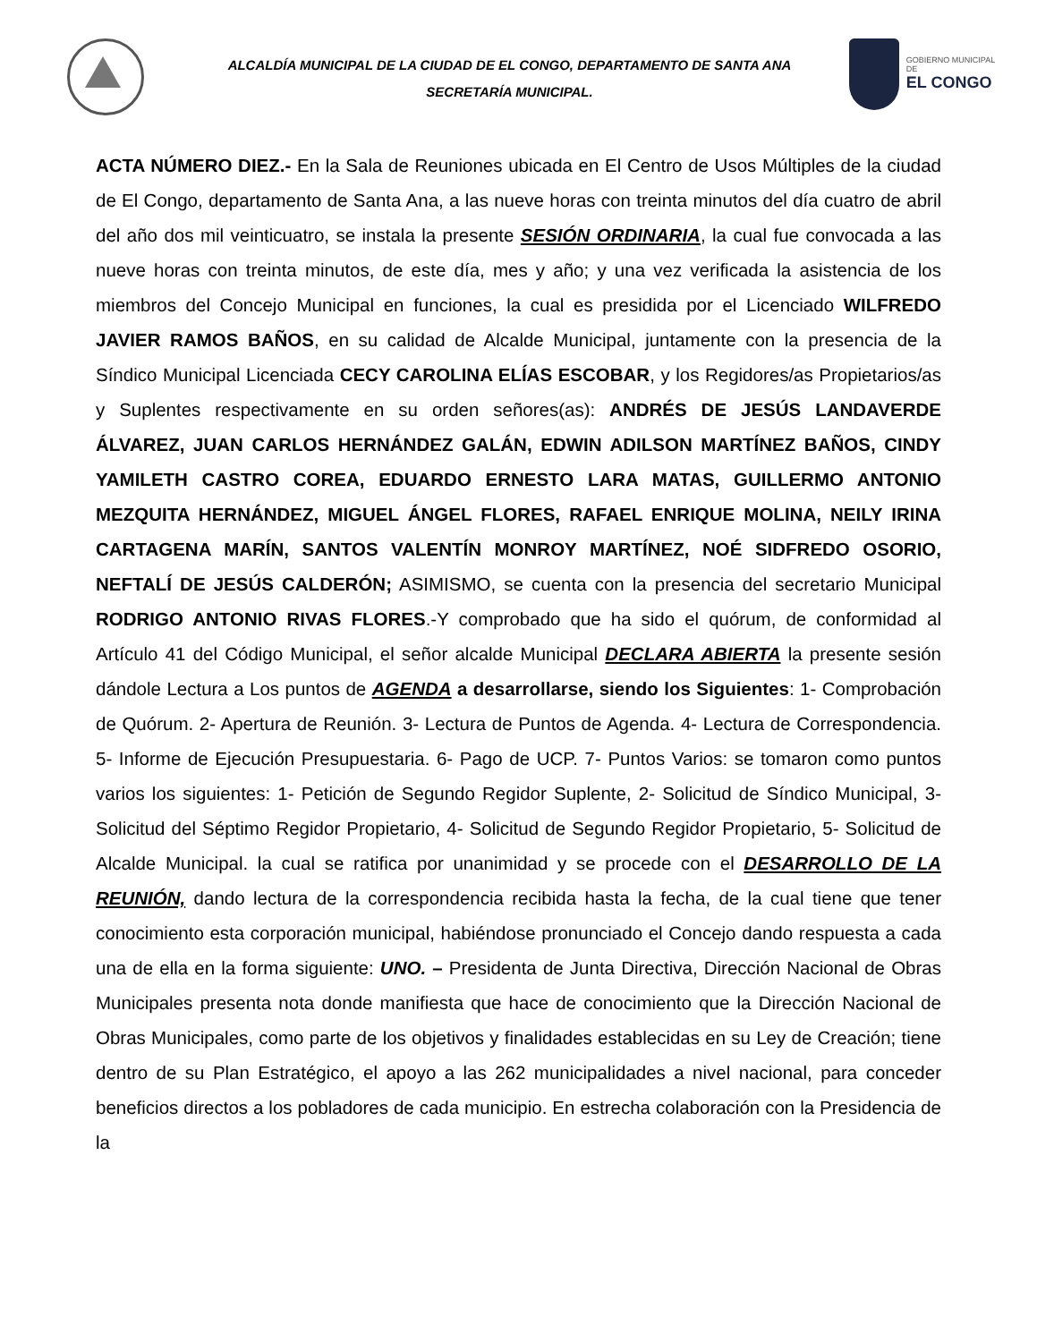ALCALDÍA MUNICIPAL DE LA CIUDAD DE EL CONGO, DEPARTAMENTO DE SANTA ANA
SECRETARÍA MUNICIPAL.
GOBIERNO MUNICIPAL DE
EL CONGO
ACTA NÚMERO DIEZ.- En la Sala de Reuniones ubicada en El Centro de Usos Múltiples de la ciudad de El Congo, departamento de Santa Ana, a las nueve horas con treinta minutos del día cuatro de abril del año dos mil veinticuatro, se instala la presente SESIÓN ORDINARIA, la cual fue convocada a las nueve horas con treinta minutos, de este día, mes y año; y una vez verificada la asistencia de los miembros del Concejo Municipal en funciones, la cual es presidida por el Licenciado WILFREDO JAVIER RAMOS BAÑOS, en su calidad de Alcalde Municipal, juntamente con la presencia de la Síndico Municipal Licenciada CECY CAROLINA ELÍAS ESCOBAR, y los Regidores/as Propietarios/as y Suplentes respectivamente en su orden señores(as): ANDRÉS DE JESÚS LANDAVERDE ÁLVAREZ, JUAN CARLOS HERNÁNDEZ GALÁN, EDWIN ADILSON MARTÍNEZ BAÑOS, CINDY YAMILETH CASTRO COREA, EDUARDO ERNESTO LARA MATAS, GUILLERMO ANTONIO MEZQUITA HERNÁNDEZ, MIGUEL ÁNGEL FLORES, RAFAEL ENRIQUE MOLINA, NEILY IRINA CARTAGENA MARÍN, SANTOS VALENTÍN MONROY MARTÍNEZ, NOÉ SIDFREDO OSORIO, NEFTALÍ DE JESÚS CALDERÓN; ASIMISMO, se cuenta con la presencia del secretario Municipal RODRIGO ANTONIO RIVAS FLORES.-Y comprobado que ha sido el quórum, de conformidad al Artículo 41 del Código Municipal, el señor alcalde Municipal DECLARA ABIERTA la presente sesión dándole Lectura a Los puntos de AGENDA a desarrollarse, siendo los Siguientes: 1- Comprobación de Quórum. 2- Apertura de Reunión. 3- Lectura de Puntos de Agenda. 4- Lectura de Correspondencia. 5- Informe de Ejecución Presupuestaria. 6- Pago de UCP. 7- Puntos Varios: se tomaron como puntos varios los siguientes: 1- Petición de Segundo Regidor Suplente, 2- Solicitud de Síndico Municipal, 3- Solicitud del Séptimo Regidor Propietario, 4- Solicitud de Segundo Regidor Propietario, 5- Solicitud de Alcalde Municipal. la cual se ratifica por unanimidad y se procede con el DESARROLLO DE LA REUNIÓN, dando lectura de la correspondencia recibida hasta la fecha, de la cual tiene que tener conocimiento esta corporación municipal, habiéndose pronunciado el Concejo dando respuesta a cada una de ella en la forma siguiente: UNO. – Presidenta de Junta Directiva, Dirección Nacional de Obras Municipales presenta nota donde manifiesta que hace de conocimiento que la Dirección Nacional de Obras Municipales, como parte de los objetivos y finalidades establecidas en su Ley de Creación; tiene dentro de su Plan Estratégico, el apoyo a las 262 municipalidades a nivel nacional, para conceder beneficios directos a los pobladores de cada municipio. En estrecha colaboración con la Presidencia de la